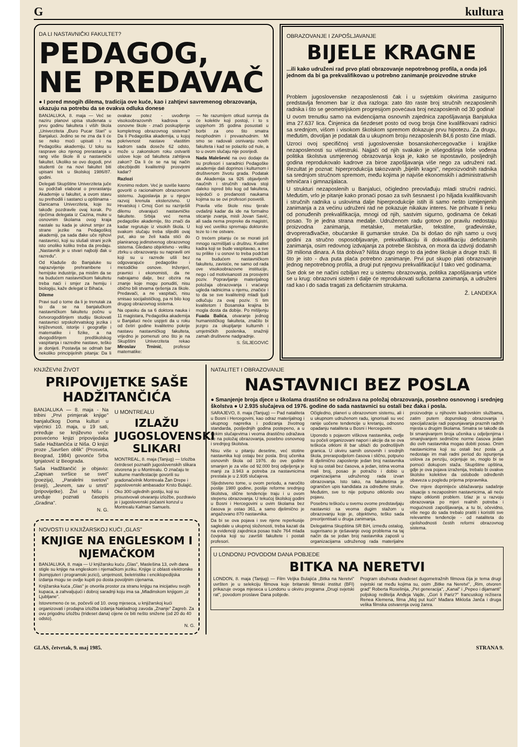Gkultura
DA LI NASTAVNIČKI FAKULTET?
PEDAGOG,
NE PREDAVAČ
● I pored mnogih dilema, tradicija ove kuće, kao i zahtjevi savremenog obrazovanja, ukazuju na potrebu da se ovakva odluka donese
BANJALUKA, 8. maja — Već se naziru planovi upisa studenata u prvu godinu fakulteta i viših škola „Univerziteta „Đuro Pucar Stari" u Banjaluci. Jedino se ne zna da li će se neko moći upisati i na Pedagošku akademiju. U toku su rasprave oko njenog prerastanja u rang više škole ili u nastavnički fakultet. Ukoliko se ovo dogodi, prvi studenti će na novi fakultet biti upisani tek u školskoj 1986/87. godini.
Delegati Skupštine Univerziteta juče su podržali elaborat o prerastanju Akademije u fakultet, a ovom stavu su prethodili i sastanci u opštinama - članicama Univerziteta, koje su takođe pozdravile ovaj korak. Po riječima delegata iz Cazina, muke u osnovnim školama ovog kraja nastale su kada je ukinut smjer za strane jezike na Pedagoškoj akademiji, pa sada đake uče njihovi nastavnici, koji su slušali strani jezik isto onoliko koliko treba da predaju. „Nastavnik je u stvari najbolji đak u razredu".
Od Kladuše do Banjaluke su najrazvijenije prehrambene i hemijske industrije, pa mislim da se na budućem nastavničkom fakultetu treba naći i smjer za hemiju i biologiju, kaže delegat iz Bihaća.
Dileme
Pravi sud o tome da li je trenutak za to da se na banjalučkom nastavničkom fakultetu počnu u četvorogodišnjem studiju školovati nastavnici srpskohrvatskog jezika i književnosti, istorije i geografije i matematike i fizike, a na dvogodišnjem predškolskog vaspitanja i razredne nastave, teško je donijeti. Postavlja se odmah bar nekoliko principijelnih pitanja: Da li ovakav potez - uvođenje visokoobrazovnih kadrova u osnovne škole - znači poskupljenje kompletnog obrazovnog sistema? Da li Pedagoška akademija, u kojoj pokrivenost nastave vlastitim kadrom sada doseže 62 odsto, može u zakonskom roku ostvariti uslove koje od fakulteta zahtijeva zakon? Da li će se na taj način obezbijediti kvalitetniji prosvjetni kadar?
Razlozi
Krenimo redom. Već je suviše kasno govoriti o racionalnom obrazovnom sistemu. Jugoslavija je u njegov razvoj krenula ekstenzivno. U Hrvatskoj i Crnoj Gori su razriješili dilemu otvarajući nastavničke fakultete. Srbija već nema pedagoške akademije, što znači da kadar regrutuje iz visokih škola. U svakom slučaju treba slijediti ovaj put, ako se želi kada stići do planiranog jedinstvenog obrazovnog sistema. Gledano objektivno - veliku zbrku u obrazovanju su napravili oni koji su u razrede ušli bez odgovarajuće pedagoške i metodičke osnove. Inženjeri, pravnici i ekonomisti, da ne nabrajamo dalje, bez obzira na znanje koje mogu ponuditi, nisu obično bili stvarna rješenja za škole. Predavači, a ne vaspitači, nisu smisao socijalističkog, pa ni bilo kog drugog obrazovnog sistema.
Na opasku da sa 6 doktora nauka i 11 magistara, Pedagoška akademija u Banjaluci neće uspjeti da u roku od četiri godine kvalitetno pokrije nastavu nastavničkog fakulteta, vrijedno je pomenuti ono što je na Skupštini Univerziteta rekao Miroslav Trninić, profesor matematike:
— Ne razumijem otkud sumnja da će kolektiv koji postoji, i to s uspjehom 35 godina posustati u borbi za ono što smatra neophodnim i prevashodnim. Mi smo se radovali osnivanju novih fakulteta i kad se polazilo od nule, a to u ovom slučaju nije posrijedi.
Nada Malešević na ovo dodaje da su profesori i saradnici Pedagoške akademije dali doprinos i kulturnom i društvenom životu grada. Podatak da Akademija sa 926 objavljenih naučnih i stručnih radova stoji daleko ispred bilo kog od fakulteta, svjedoči o predanosti naukama kojima su se ovi profesori posvetili.
Pravila više škole nisu tjerale ovdašnji kadar da ide na formalno sticanje zvanja, misli Jovan Savić, ali sada nema prepreke da magistri, koji već uveliko spremaju doktorske teze to i ne ostvare.
O trećem pitanju će se morati još mnogo razmišljati u društvu. Kvalitet kadra koji se bude vaspitavao, a sve su prilike i u osnovi to treba podržati na budućem nastavničkom fakultetu, zavisiće, ne samo od rada ove visokoobrazovne institucije, nego i od motivisanosti za prosvjetni poziv. Popravljanje materijalnog položaja obrazovanja i vraćanje ugleda radnicima u njemu, značiće i to da se sve kvalitetniji mladi ljudi odlučuju za ovaj poziv. S tim kvalitetom i Bosanska krajina bi mogla dosta da dobije. Po mišljenju Fuada Balića, otvaranje jednog humanističkog fakulteta, značilo bi jezgro za okupljanje kulturnih i umjetničkih poslenika, snažniji zamah društvene nadgradnje.
S. ŠILJEGOVIĆ
OBRAZOVANJE I ZAPOŠLJAVANJE
BIJELE KRAGNE
...ili kako udruženi rad prvo plati obrazovanje nepotrebnog profila, a onda još jednom da bi ga prekvalifikovao u potrebno zanimanje proizvodne struke
Problem jugoslovenske nezaposlenosti čak i u svjetskim okvirima zasigurno predstavlja fenomen bar iz dva razloga: zato što raste broj stručnih nezaposlenih radnika i što se geometrijskom progresijom povećava broj nezaposlenih od 30 godina!
U ovom trenutku samo na evidencijama osnovnih zajednica zapošljavanja Banjaluka ima 27.637 lica. Činjenica da šezdeset posto od ovog broja čine kvalifikovani radnici sa srednjom, višom i visokom školskom spremom dokazuje prvu hipotezu. Za drugu, međutim, dovoljan je podatak da u ukupnom broju nezaposlenih 84,6 posto čine mladi.
Uzroci ovoj specifičnoj vrsti jugoslovenske bosanskohercegovačke i krajiške nezaposlenosti su višestruki. Najjači od njih svakako je višegodišnja loše vođena politika školstva usmjerenog obrazovanja koja je, kako se ispostavilo, posljednjih godina reprodukovalo kadrove za biroe zapošljavanja više nego za udruženi rad. Rezultat je poznat: hiperprodukcija takozvanih „bijelih kragni", neproizvodnih radnika sa srednjom stručnom spremom, među kojima je najviše ekonomskih i administrativnih tehničara i gimnazijalaca.
U strukturi nezaposlenih u Banjaluci, očigledno preovlađuju mladi stručni radnici. Međutim, vrlo je pitanje kako pronaći posao za svih šesnaest i po hiljada kvalifikovanih i stručnih radnika u uslovima dalje hiperprodukcije istih ili samo nešto izmijenjenih zanimanja a za većinu udruženi rad ne pokazuje nikakav interes. Ne prihvate li neku od ponuđenih prekvalifikacija, mnogi od njih, sastvim sigurno, godinama će čekati posao. To je jedna strana medalje. Udruženom radu gotovo po pravilu nedostaju proizvodna zanimanja, metalske, metalurške, tekstilne, građevinske, drvoprerađivačke, obućarske ili gumarske struke. Da bi došao do njih samo u ovoj godini za stručno osposobljavanje, prekvalifikaciju ili dokvalifikaciju deficitarnih zanimanja, osim redovnog izdvajanja za potrebe školstva, on mora da izdvoji dodatnih 39 miliona dinara. A šta dobiva? Ništa drugo nego to da jedne školuje a druge traži. Ili što je isto - dva puta plaća potrebno zanimanje. Prvi put skupo plati obrazovanje jednog nepotrebnog profila, a drugi put njegovu prekvalifikaciju! I tako već godinama.
Sve dok se ne načini ozbiljan rez u sistemu obrazovanja, politika zapošljavanja vrtiće se u krug: obrazovni sistem i dalje će reprodukovati suficitarna zanimanja, a udruženi rad kao i do sada tragati za deficitarnim strukama.
Ž. LANDEKA
KNJIŽEVNI ŽIVOT
PRIPOVIJETKE SAŠE HADŽITANČIĆA
BANJALUKA — 8. maja - Na tribini „Prvi primjerak knjige" banjalučkog Doma kulturi u vijećnici 10. maja, u 19 sati, priređuje se književno veče posvećeno knjizi pripovijedaka Saše Hažitančića iz Niša. O knjizi proze „Savršen oblik" (Prosveta, Beograd, 1984) govoriće Srba Ignjatović iz Beograda.
Saša Hadžitančić je objavio: „Zapisan svršice se svet" (poezija), „Paralelni svetovi" (eseji), „Jevrem, sav u smrti" (pripovijetke). Živi u Nišu i uređuje poznati časopis „Gradina".
N. G.
U MONTREALU
IZLAŽU JUGOSLOVENSKI SLIKARI
MONTREAL, 8. maja (Tanjug) — Izložba četrdeset poznatih jugoslovenskih slikara otvorena je u Montrealu. O značaju te kulturne manifestacije govorili su gradonačelnik Montreala Žan Drepe i jugoslovenski ambasador Krsto Bulajić.
Oko 300 uglednih gostiju, koji su prisustvovali otvaranju izložbe, pozdravio je i jugoslovenski počasni konzul u Montrealu Kalman Samuels.
NOVOSTI U KNJIŽARSKOJ KUĆI „GLAS"
KNJIGE NA ENGLESKOM I NJEMAČKOM
BANJALUKA, 8. maja — U knjižarsku kuću „Glas", Maslešina 13, ovih dana stigle su knjige na engleskom i njemačkom jeziku. Knjige iz oblasti elektronike (kompjuteri i programski jezici), umjetnosti, beletristike i enciklopedijska izdanja mogu se ovdje kupiti po dosta povoljnim cijenama.
Knjižarska kuća „Glas" je otvorila prostor za stranu knjigu na inicijativu svojih kupaca, a zahvaljujući i dobroj saradnji koju ima sa „Mladinskom knjigom „iz Ljubljane".
Istovremeno će se, počevši od 10. ovog mjeseca, u knjižarskoj kući organizovati i prodajna izložba izdanja Nakladnog zavoda „Znanje" Zagreb. Za ovu prigodnu izložbu (trideset dana) cijene će biti nešto snižene (od 20 do 40 odsto).
N. G.
NATALITET I OBRAZOVANJE
NASTAVNICI BEZ POSLA
● Smanjenje broja djece u školama drastično se odražava na položaj obrazovanja, posebno osnovnog i srednjeg školstva ● U 2.935 slučajeva od 1976. godine do sada nastavnici su ostali bez đaka i posla.
SARAJEVO, 8. maja (Tanjug) — Pad nataliteta u Bosni i Hercegovini, kao odraz materijalnog i ukupnog napretka i podizanja životnog standarda, posljednjih godina postepeno, a u nekim slučajevima i veoma drastično odražava se na položaj obrazovanja, posebno osnovnog i srednjeg školstva.
Nisu više u pitanju desetine, već stotine nastavnika koji ostaju bez posla. Broj učenika osnovnih škola od 1976. do ove godine smanjen je za više od 92.000 broj odjeljenja je manji za 3.943 a potreba za nastavnicima prestala je u 2.935 slučajeva.
Sljedstveno tome, u ovom periodu, a naročito poslije 1980 godine, poslije reforme srednjeg školstva, slične tendencije traju i u ovom stepenu obrazovanja. U tekućoj školskoj godini u Bosni i Hercegovini u ovim školama bez časova je ostao 361, a samo djelimično je angažovano 870 nastavnika.
Da bi se ova pojava i sve njene reperkusije sagledale u ukupnoj složenosti, treba kazati da na evidenciji zajednica posao traže 764 mlada čovjeka koji su završili fakultete i postali profesori.
Očigledno, planeri u obrazovnom sistemu, ali i u ukupnom udruženom radu, ignorisali su već ranije uočene tendencije u kretanju, odnosno opadanju nataliteta u Bosni i Hercegovini.
Uporedo s pojavom viškova nastavnika, ovdje su počeli organizovani napori i akcije da se ova teškoća otkloni ili bar ublaži do podnošljivih granica. U okviru samih osnovnih i srednjih škola, preraspodjelom časova i slično, potpuno ili djelimično zaposlenje jedan broj nastavnika koji su ostali bez časova, a jedan, istina veoma mali broj, posao je potražio i dobio u organizacijama udruženog rada izvan obrazovanja. Isto tako, na fakultetima je ograničen upis kandidata za određene struke. Međutim, sve to nije potpuno otklonilo ovu pojavu.
Posebnu teškoću u svemu ovome predstavljaju nastavnici sa veoma dugim stažom u obrazovanju koje je, objektivno, teško sada preorijentisati u druga zanimanja.
Delegatima Skupština SR BiH, između ostalog, sugerisano je rješavanje ovog problema na taj način da se jedan broj nastavnika zaposli u organizacijama udruženog rada materijalne proizvodnje u njihovim kadrovskim službama, zatim putem dopunskog obrazovanja i specijalizacije radi popunjavanja praznih radnih mjesta u drugim školama. Smatra se takođe da bi smanjivanjem broja učenika u odjeljenjima i smanjivanjem sedmične norme časova jedan dio ovih nastavnika mogao dobiti posao. Onim nastavnicima koji su ostali bez posla „a nedostaje im mali radni period do ispunjenja uslova za penziju, ocjenjuje se, moglo bi se pomoći dokupom staža. Skupštine opština, gdje je ova pojava izraženija, trebalo bi ovakve školske kolektive da oslobode određenih obaveza u pogledu prijema pripravnika.
Ove mjere doprinijeće ublažavanju sadašnje situacije s nezaposlnim nastavnicima, ali neće trajno otkloniti problem. Izlaz je u razvoju obrazovanja po mjeri realnih potreba i mogućnosti zapošljavanja, a tu bi, očevidno, više nego do sada trebalo pratiti i koristiti sve relevantne tendencije - od nataliteta do cjelishodnosti čestih reformi obrazovnog sistema.
U LONDONU POVODOM DANA POBJEDE
BITKA NA NERETVI
LONDON, 8. maja (Tanjug) — Film Veljka Bulajića „Bitka na Neretvi" uvršten je u selekciju filmova koje britanski filmski institut (BFI) prikazuje ovoga mjeseca u Londonu u okviru programa „Drugi svjetski rat", povodom proslave Dana pobjede.
Program obuhvata dvadeset dugometražnih filmova čija je tema drugi svjetski rat među kojima su, osim „Bitke na Neretvi", „Rim, otvoren grad" Roberta Roselinija, „Pet generacija", „Kanal" i „Pepeo i dijamanti" poljskog reditelja Anđeja Vajde, „Gori li Pariz?" francuskog režisera Renea Klemena, filma „Moj put kući" Mađara Mikloša Janča i druga velika filmska ostvarenja ovog žanra.
GLAS, četvrtak, 9. maj 1985. STRANA 9.